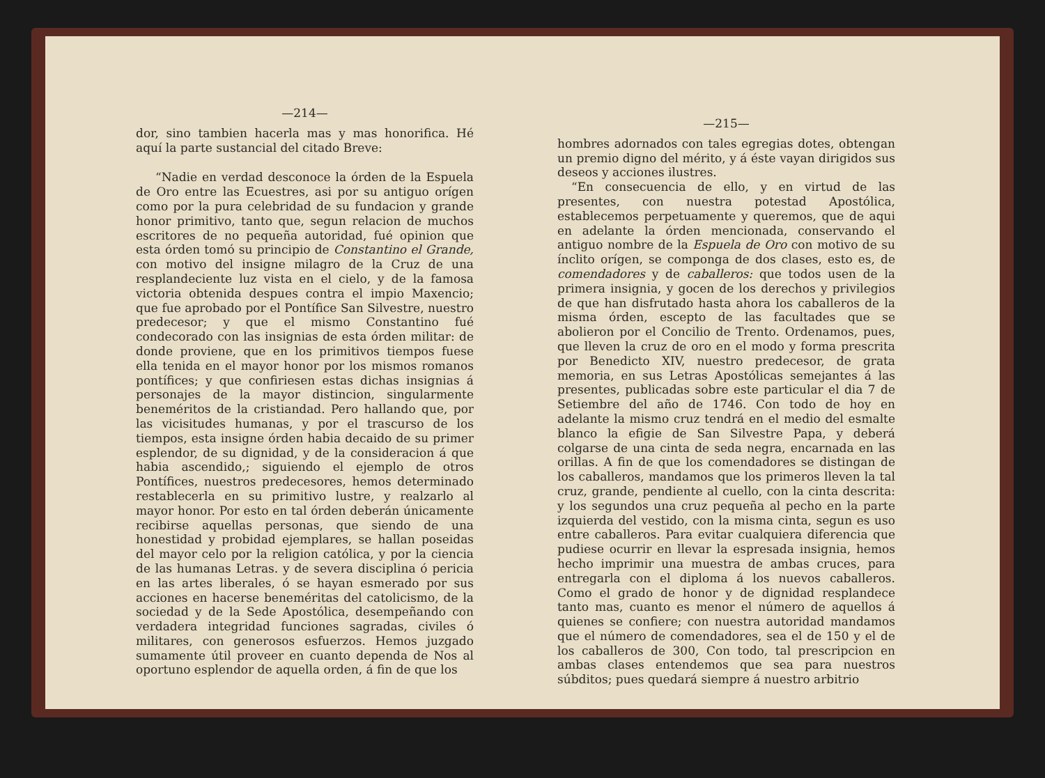—214—
dor, sino tambien hacerla mas y mas honorifica. Hé aquí la parte sustancial del citado Breve:
“Nadie en verdad desconoce la órden de la Espuela de Oro entre las Ecuestres, asi por su antiguo orígen como por la pura celebridad de su fundacion y grande honor primitivo, tanto que, segun relacion de muchos escritores de no pequeña autoridad, fué opinion que esta órden tomó su principio de Constantino el Grande, con motivo del insigne milagro de la Cruz de una resplandeciente luz vista en el cielo, y de la famosa victoria obtenida despues contra el impio Maxencio; que fue aprobado por el Pontífice San Silvestre, nuestro predecesor; y que el mismo Constantino fué condecorado con las insignias de esta órden militar: de donde proviene, que en los primitivos tiempos fuese ella tenida en el mayor honor por los mismos romanos pontífices; y que confiriesen estas dichas insignias á personajes de la mayor distincion, singularmente beneméritos de la cristiandad. Pero hallando que, por las vicisitudes humanas, y por el trascurso de los tiempos, esta insigne órden habia decaido de su primer esplendor, de su dignidad, y de la consideracion á que habia ascendido,; siguiendo el ejemplo de otros Pontífices, nuestros predecesores, hemos determinado restablecerla en su primitivo lustre, y realzarlo al mayor honor. Por esto en tal órden deberán únicamente recibirse aquellas personas, que siendo de una honestidad y probidad ejemplares, se hallan poseidas del mayor celo por la religion católica, y por la ciencia de las humanas Letras. y de severa disciplina ó pericia en las artes liberales, ó se hayan esmerado por sus acciones en hacerse beneméritas del catolicismo, de la sociedad y de la Sede Apostólica, desempeñando con verdadera integridad funciones sagradas, civiles ó militares, con generosos esfuerzos. Hemos juzgado sumamente útil proveer en cuanto dependa de Nos al oportuno esplendor de aquella orden, á fin de que los
—215—
hombres adornados con tales egregias dotes, obtengan un premio digno del mérito, y á éste vayan dirigidos sus deseos y acciones ilustres.
“En consecuencia de ello, y en virtud de las presentes, con nuestra potestad Apostólica, establecemos perpetuamente y queremos, que de aqui en adelante la órden mencionada, conservando el antiguo nombre de la Espuela de Oro con motivo de su ínclito orígen, se componga de dos clases, esto es, de comendadores y de caballeros: que todos usen de la primera insignia, y gocen de los derechos y privilegios de que han disfrutado hasta ahora los caballeros de la misma órden, escepto de las facultades que se abolieron por el Concilio de Trento. Ordenamos, pues, que lleven la cruz de oro en el modo y forma prescrita por Benedicto XIV, nuestro predecesor, de grata memoria, en sus Letras Apostólicas semejantes á las presentes, publicadas sobre este particular el dia 7 de Setiembre del año de 1746. Con todo de hoy en adelante la mismo cruz tendrá en el medio del esmalte blanco la efigie de San Silvestre Papa, y deberá colgarse de una cinta de seda negra, encarnada en las orillas. A fin de que los comendadores se distingan de los caballeros, mandamos que los primeros lleven la tal cruz, grande, pendiente al cuello, con la cinta descrita: y los segundos una cruz pequeña al pecho en la parte izquierda del vestido, con la misma cinta, segun es uso entre caballeros. Para evitar cualquiera diferencia que pudiese ocurrir en llevar la espresada insignia, hemos hecho imprimir una muestra de ambas cruces, para entregarla con el diploma á los nuevos caballeros. Como el grado de honor y de dignidad resplandece tanto mas, cuanto es menor el número de aquellos á quienes se confiere; con nuestra autoridad mandamos que el número de comendadores, sea el de 150 y el de los caballeros de 300, Con todo, tal prescripcion en ambas clases entendemos que sea para nuestros súbditos; pues quedará siempre á nuestro arbitrio